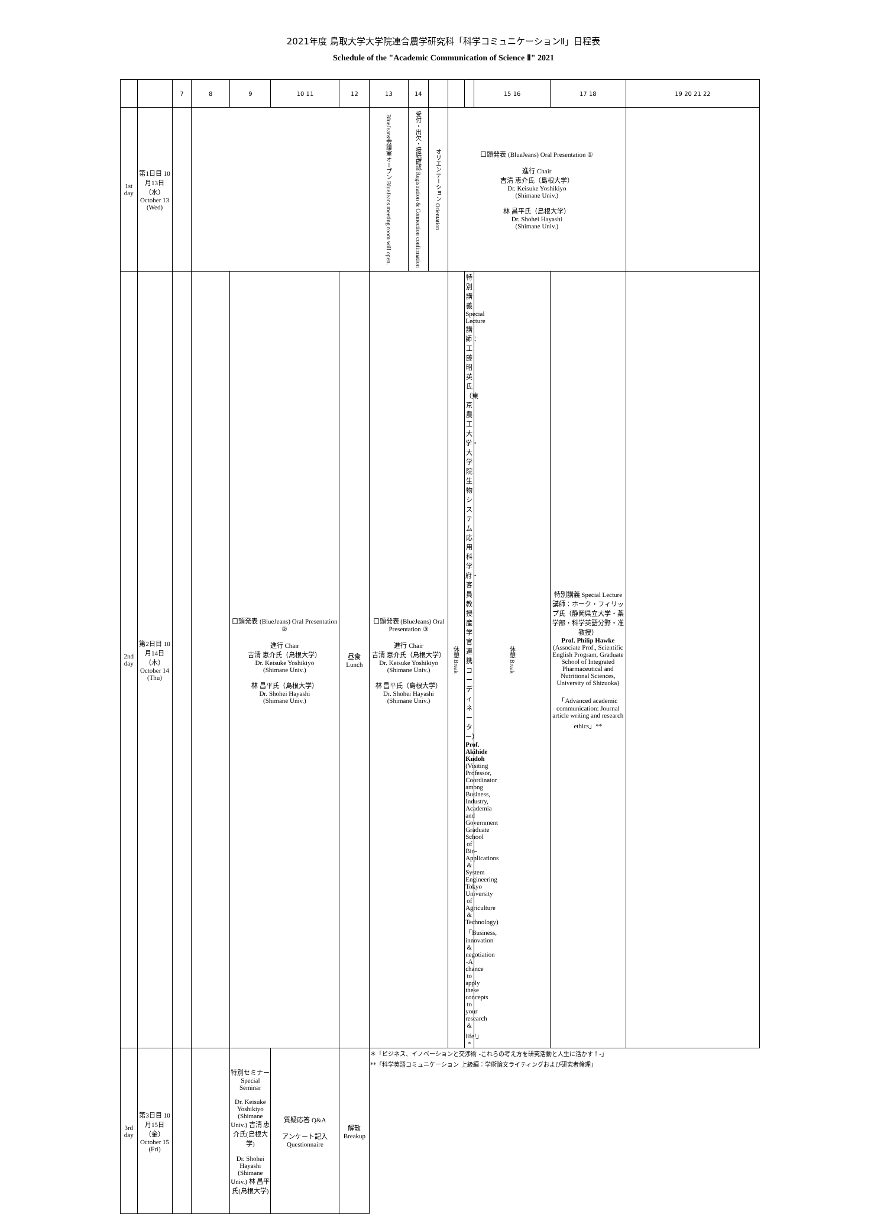2021年度 鳥取大学大学院連合農学研究科「科学コミュニケーションⅡ」日程表
Schedule of the "Academic Communication of Science Ⅱ" 2021
| | | 7 | 8 | 9 | 10 11 | 12 | 13 | 14 | | | | 15 16 | 17 18 | 19 20 21 22 |
| --- | --- | --- | --- | --- | --- | --- | --- | --- | --- | --- | --- | --- | --- | --- |
| 1st day | 第1日目 10月13日（水） October 13 (Wed) | | | | | | BlueJeans会議室オープン BlueJeans meeting room will open. | 受付・出欠・接続確認 Registration & Connection confirmation | オリエンテーション Orientation | 口頭発表 (BlueJeans) Oral Presentation ① 進行 Chair 吉清 恵介氏（島根大学） Dr. Keisuke Yoshikiyo (Shimane Univ.) 林 昌平氏（島根大学） Dr. Shohei Hayashi (Shimane Univ.) | | | | |
| 2nd day | 第2日目 10月14日（木） October 14 (Thu) | | | 口頭発表 (BlueJeans) Oral Presentation ② 進行 Chair 吉清 恵介氏（島根大学） Dr. Keisuke Yoshikiyo (Shimane Univ.) 林 昌平氏（島根大学） Dr. Shohei Hayashi (Shimane Univ.) | | 昼食 Lunch | 口頭発表 (BlueJeans) Oral Presentation ③ 進行 Chair 吉清 恵介氏（島根大学） Dr. Keisuke Yoshikiyo (Shimane Univ.) 林 昌平氏（島根大学） Dr. Shohei Hayashi (Shimane Univ.) | | | 休憩 Break | 特別講義 Special Lecture 講師：工藤 昭英氏（東京農工大学・大学院生物システム応用科学府・客員教授 産学官連携コーディネーター） Prof. Akihide Kudoh (Visiting Professor, Coordinator among Business, Industry, Academia and Government Graduate School of Bio-Applications & System Engineering Tokyo University of Agriculture & Technology) 「Business, innovation & negotiation -A chance to apply these concepts to your research & life!」* | 休憩 Break | 特別講義 Special Lecture 講師：ホーク・フィリップ氏（静岡県立大学・薬学部・科学英語分野・准教授） Prof. Philip Hawke (Associate Prof., Scientific English Program, Graduate School of Integrated Pharmaceutical and Nutritional Sciences, University of Shizuoka) 「Advanced academic communication: Journal article writing and research ethics」** | |
| 3rd day | 第3日目 10月15日（金） October 15 (Fri) | | | 特別セミナー Special Seminar Dr. Keisuke Yoshikiyo (Shimane Univ.) 吉清 恵介氏(島根大学) Dr. Shohei Hayashi (Shimane Univ.) 林 昌平氏(島根大学) | 質疑応答 Q&A アンケート記入 Questionnaire | 解散 Breakup | ＊「ビジネス、イノベーションと交渉術 -これらの考え方を研究活動と人生に活かす！-」 **「科学英語コミュニケーション 上級編：学術論文ライティングおよび研究者倫理」 | | | | | | | |